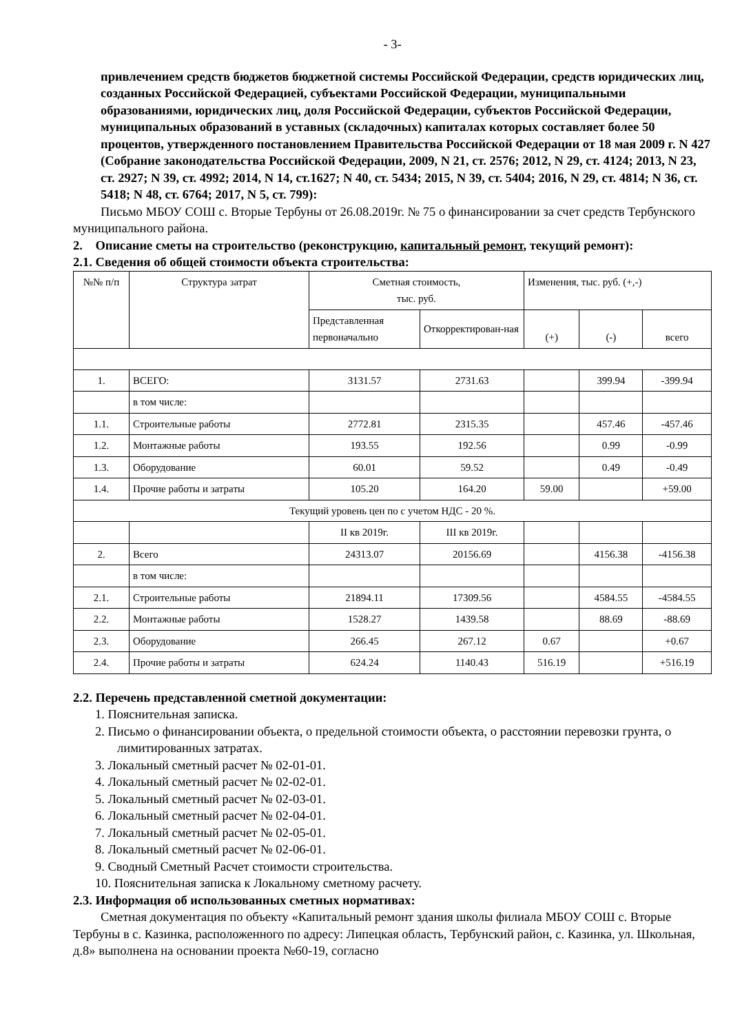- 3-
привлечением средств бюджетов бюджетной системы Российской Федерации, средств юридических лиц, созданных Российской Федерацией, субъектами Российской Федерации, муниципальными образованиями, юридических лиц, доля Российской Федерации, субъектов Российской Федерации, муниципальных образований в уставных (складочных) капиталах которых составляет более 50 процентов, утвержденного постановлением Правительства Российской Федерации от 18 мая 2009 г. N 427 (Собрание законодательства Российской Федерации, 2009, N 21, ст. 2576; 2012, N 29, ст. 4124; 2013, N 23, ст. 2927; N 39, ст. 4992; 2014, N 14, ст.1627; N 40, ст. 5434; 2015, N 39, ст. 5404; 2016, N 29, ст. 4814; N 36, ст. 5418; N 48, ст. 6764; 2017, N 5, ст. 799):
Письмо МБОУ СОШ с. Вторые Тербуны от 26.08.2019г. № 75 о финансировании за счет средств Тербунского муниципального района.
2. Описание сметы на строительство (реконструкцию, капитальный ремонт, текущий ремонт):
2.1. Сведения об общей стоимости объекта строительства:
| №№ п/п | Структура затрат | Сметная стоимость, тыс. руб. | | Изменения, тыс. руб. (+,-) | | |
| | | Представленная первоначально | Откорректирован-ная | (+) | (-) | всего |
| 1. | ВСЕГО: | 3131.57 | 2731.63 | | 399.94 | -399.94 |
| | в том числе: | | | | | |
| 1.1. | Строительные работы | 2772.81 | 2315.35 | | 457.46 | -457.46 |
| 1.2. | Монтажные работы | 193.55 | 192.56 | | 0.99 | -0.99 |
| 1.3. | Оборудование | 60.01 | 59.52 | | 0.49 | -0.49 |
| 1.4. | Прочие работы и затраты | 105.20 | 164.20 | 59.00 | | +59.00 |
| Текущий уровень цен по с учетом НДС - 20 %. | | | | | | |
| | | II кв 2019г. | III кв 2019г. | | | |
| 2. | Всего | 24313.07 | 20156.69 | | 4156.38 | -4156.38 |
| | в том числе: | | | | | |
| 2.1. | Строительные работы | 21894.11 | 17309.56 | | 4584.55 | -4584.55 |
| 2.2. | Монтажные работы | 1528.27 | 1439.58 | | 88.69 | -88.69 |
| 2.3. | Оборудование | 266.45 | 267.12 | 0.67 | | +0.67 |
| 2.4. | Прочие работы и затраты | 624.24 | 1140.43 | 516.19 | | +516.19 |
2.2. Перечень представленной сметной документации:
1. Пояснительная записка.
2. Письмо о финансировании объекта, о предельной стоимости объекта, о расстоянии перевозки грунта, о лимитированных затратах.
3. Локальный сметный расчет № 02-01-01.
4. Локальный сметный расчет № 02-02-01.
5. Локальный сметный расчет № 02-03-01.
6. Локальный сметный расчет № 02-04-01.
7. Локальный сметный расчет № 02-05-01.
8. Локальный сметный расчет № 02-06-01.
9. Сводный Сметный Расчет стоимости строительства.
10. Пояснительная записка к Локальному сметному расчету.
2.3. Информация об использованных сметных нормативах:
Сметная документация по объекту «Капитальный ремонт здания школы филиала МБОУ СОШ с. Вторые Тербуны в с. Казинка, расположенного по адресу: Липецкая область, Тербунский район, с. Казинка, ул. Школьная, д.8» выполнена на основании проекта №60-19, согласно